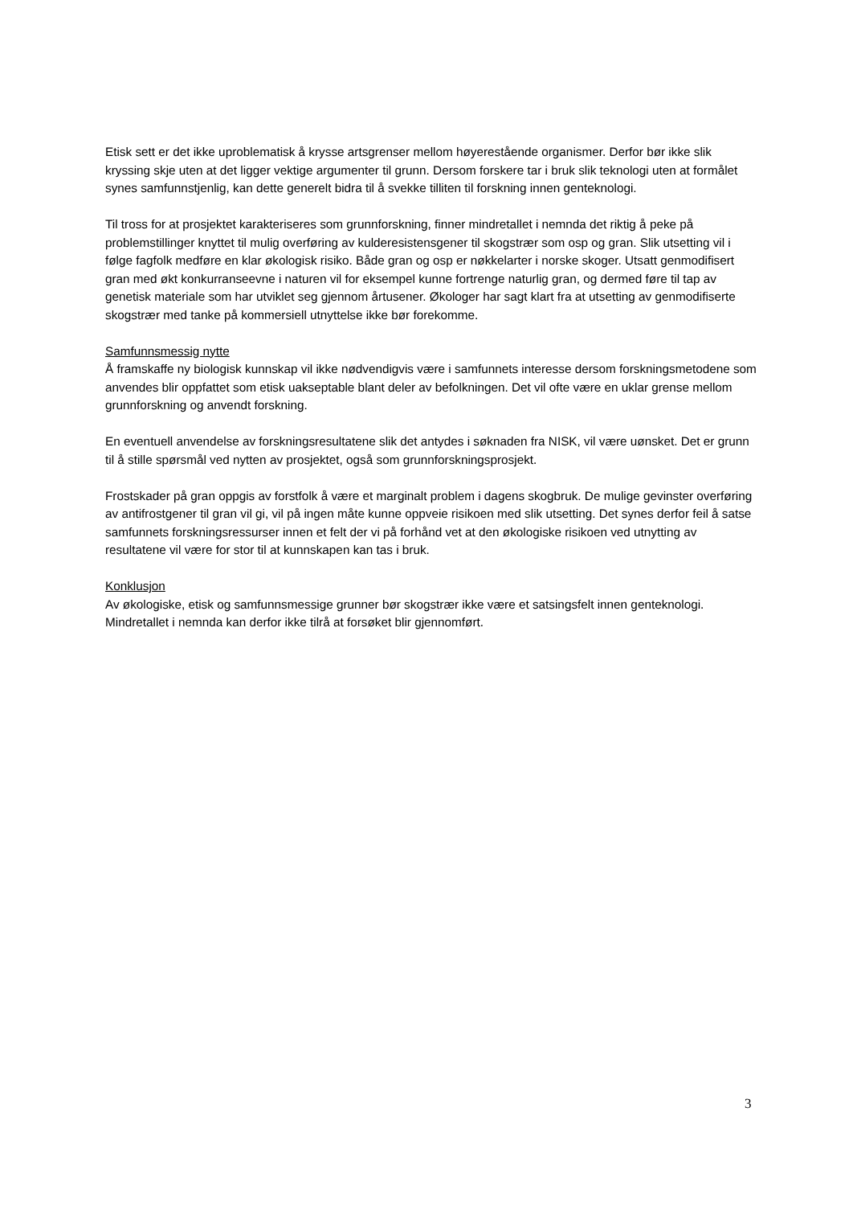Etisk sett er det ikke uproblematisk å krysse artsgrenser mellom høyerestående organismer. Derfor bør ikke slik kryssing skje uten at det ligger vektige argumenter til grunn. Dersom forskere tar i bruk slik teknologi uten at formålet synes samfunnstjenlig, kan dette generelt bidra til å svekke tilliten til forskning innen genteknologi.
Til tross for at prosjektet karakteriseres som grunnforskning, finner mindretallet i nemnda det riktig å peke på problemstillinger knyttet til mulig overføring av kulderesistensgener til skogstrær som osp og gran. Slik utsetting vil i følge fagfolk medføre en klar økologisk risiko. Både gran og osp er nøkkelarter i norske skoger. Utsatt genmodifisert gran med økt konkurranseevne i naturen vil for eksempel kunne fortrenge naturlig gran, og dermed føre til tap av genetisk materiale som har utviklet seg gjennom årtusener. Økologer har sagt klart fra at utsetting av genmodifiserte skogstrær med tanke på kommersiell utnyttelse ikke bør forekomme.
Samfunnsmessig nytte
Å framskaffe ny biologisk kunnskap vil ikke nødvendigvis være i samfunnets interesse dersom forskningsmetodene som anvendes blir oppfattet som etisk uakseptable blant deler av befolkningen. Det vil ofte være en uklar grense mellom grunnforskning og anvendt forskning.
En eventuell anvendelse av forskningsresultatene slik det antydes i søknaden fra NISK, vil være uønsket. Det er grunn til å stille spørsmål ved nytten av prosjektet, også som grunnforskningsprosjekt.
Frostskader på gran oppgis av forstfolk å være et marginalt problem i dagens skogbruk. De mulige gevinster overføring av antifrostgener til gran vil gi, vil på ingen måte kunne oppveie risikoen med slik utsetting. Det synes derfor feil å satse samfunnets forskningsressurser innen et felt der vi på forhånd vet at den økologiske risikoen ved utnytting av resultatene vil være for stor til at kunnskapen kan tas i bruk.
Konklusjon
Av økologiske, etisk og samfunnsmessige grunner bør skogstrær ikke være et satsingsfelt innen genteknologi. Mindretallet i nemnda kan derfor ikke tilrå at forsøket blir gjennomført.
3